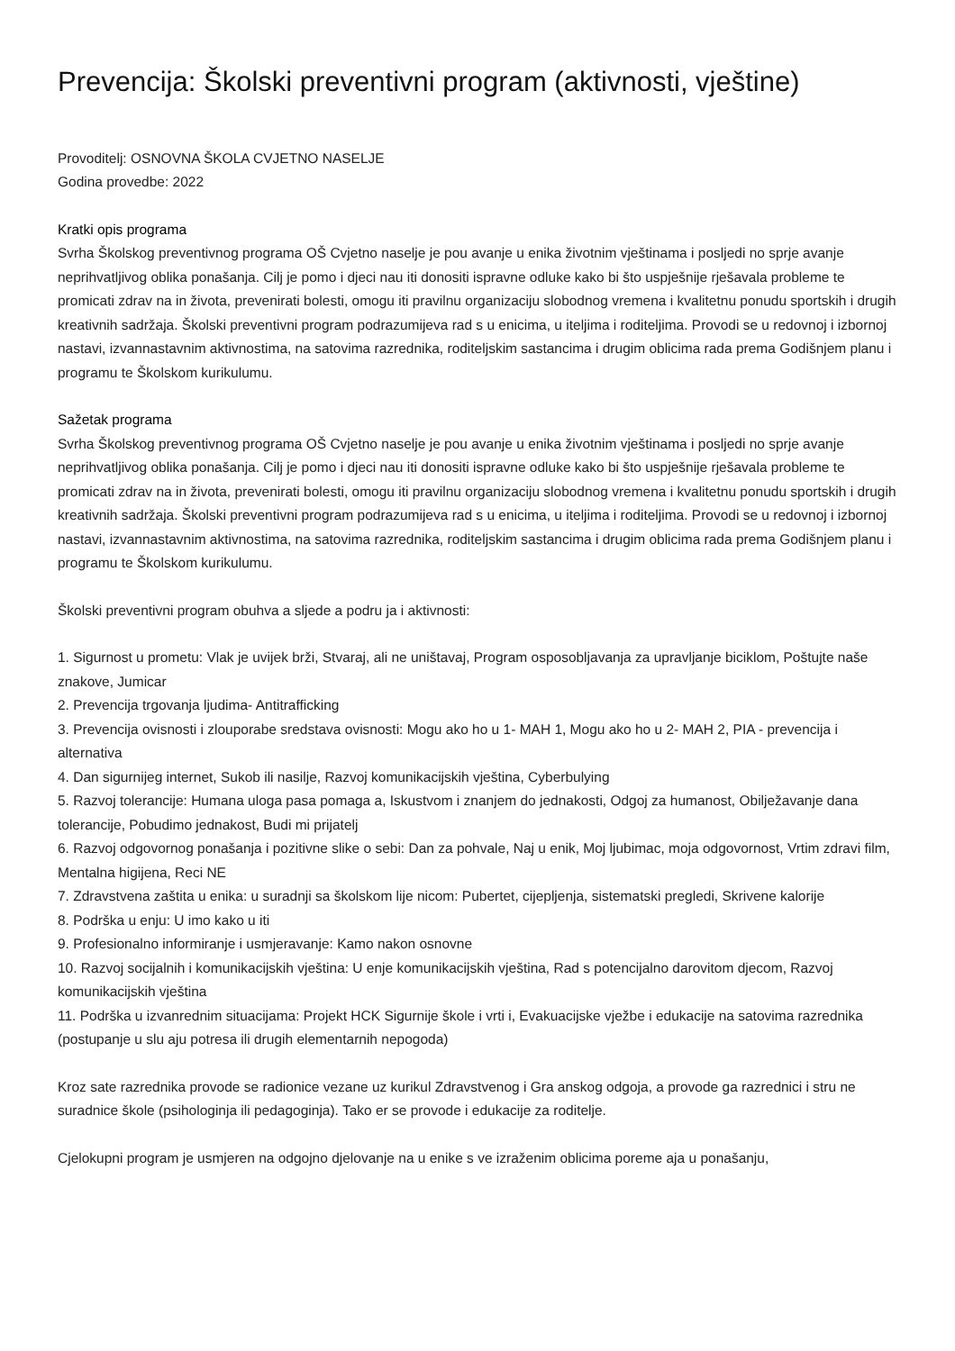Prevencija: Školski preventivni program (aktivnosti, vještine)
Provoditelj: OSNOVNA ŠKOLA CVJETNO NASELJE
Godina provedbe: 2022
Kratki opis programa
Svrha Školskog preventivnog programa OŠ Cvjetno naselje je pou avanje u enika životnim vještinama i posljedi no sprje avanje neprihvatljivog oblika ponašanja. Cilj je pomo i djeci nau iti donositi ispravne odluke kako bi što uspješnije rješavala probleme te promicati zdrav na in života, prevenirati bolesti, omogu iti pravilnu organizaciju slobodnog vremena i kvalitetnu ponudu sportskih i drugih kreativnih sadržaja. Školski preventivni program podrazumijeva rad s u enicima, u iteljima i roditeljima. Provodi se u redovnoj i izbornoj nastavi, izvannastavnim aktivnostima, na satovima razrednika, roditeljskim sastancima i drugim oblicima rada prema Godišnjem planu i programu te Školskom kurikulumu.
Sažetak programa
Svrha Školskog preventivnog programa OŠ Cvjetno naselje je pou avanje u enika životnim vještinama i posljedi no sprje avanje neprihvatljivog oblika ponašanja. Cilj je pomo i djeci nau iti donositi ispravne odluke kako bi što uspješnije rješavala probleme te promicati zdrav na in života, prevenirati bolesti, omogu iti pravilnu organizaciju slobodnog vremena i kvalitetnu ponudu sportskih i drugih kreativnih sadržaja. Školski preventivni program podrazumijeva rad s u enicima, u iteljima i roditeljima. Provodi se u redovnoj i izbornoj nastavi, izvannastavnim aktivnostima, na satovima razrednika, roditeljskim sastancima i drugim oblicima rada prema Godišnjem planu i programu te Školskom kurikulumu.
Školski preventivni program obuhva a sljede a podru ja i aktivnosti:
1. Sigurnost u prometu: Vlak je uvijek brži, Stvaraj, ali ne uništavaj, Program osposobljavanja za upravljanje biciklom, Poštujte naše znakove, Jumicar
2. Prevencija trgovanja ljudima- Antitrafficking
3. Prevencija ovisnosti i zlouporabe sredstava ovisnosti: Mogu ako ho u 1- MAH 1, Mogu ako ho u 2- MAH 2, PIA - prevencija i alternativa
4. Dan sigurnijeg internet, Sukob ili nasilje, Razvoj komunikacijskih vještina, Cyberbulying
5. Razvoj tolerancije: Humana uloga pasa pomaga a, Iskustvom i znanjem do jednakosti, Odgoj za humanost, Obilježavanje dana tolerancije, Pobudimo jednakost, Budi mi prijatelj
6. Razvoj odgovornog ponašanja i pozitivne slike o sebi: Dan za pohvale, Naj u enik, Moj ljubimac, moja odgovornost, Vrtim zdravi film, Mentalna higijena, Reci NE
7. Zdravstvena zaštita u enika: u suradnji sa školskom lije nicom: Pubertet, cijepljenja, sistematski pregledi, Skrivene kalorije
8. Podrška u enju: U imo kako u iti
9. Profesionalno informiranje i usmjeravanje: Kamo nakon osnovne
10. Razvoj socijalnih i komunikacijskih vještina: U enje komunikacijskih vještina, Rad s potencijalno darovitom djecom, Razvoj komunikacijskih vještina
11. Podrška u izvanrednim situacijama: Projekt HCK Sigurnije škole i vrti i, Evakuacijske vježbe i edukacije na satovima razrednika (postupanje u slu aju potresa ili drugih elementarnih nepogoda)
Kroz sate razrednika provode se radionice vezane uz kurikul Zdravstvenog i Gra anskog odgoja, a provode ga razrednici i stru ne suradnice škole (psihologinja ili pedagoginja). Tako er se provode i edukacije za roditelje.
Cjelokupni program je usmjeren na odgojno djelovanje na u enike s ve izraženim oblicima poreme aja u ponašanju,